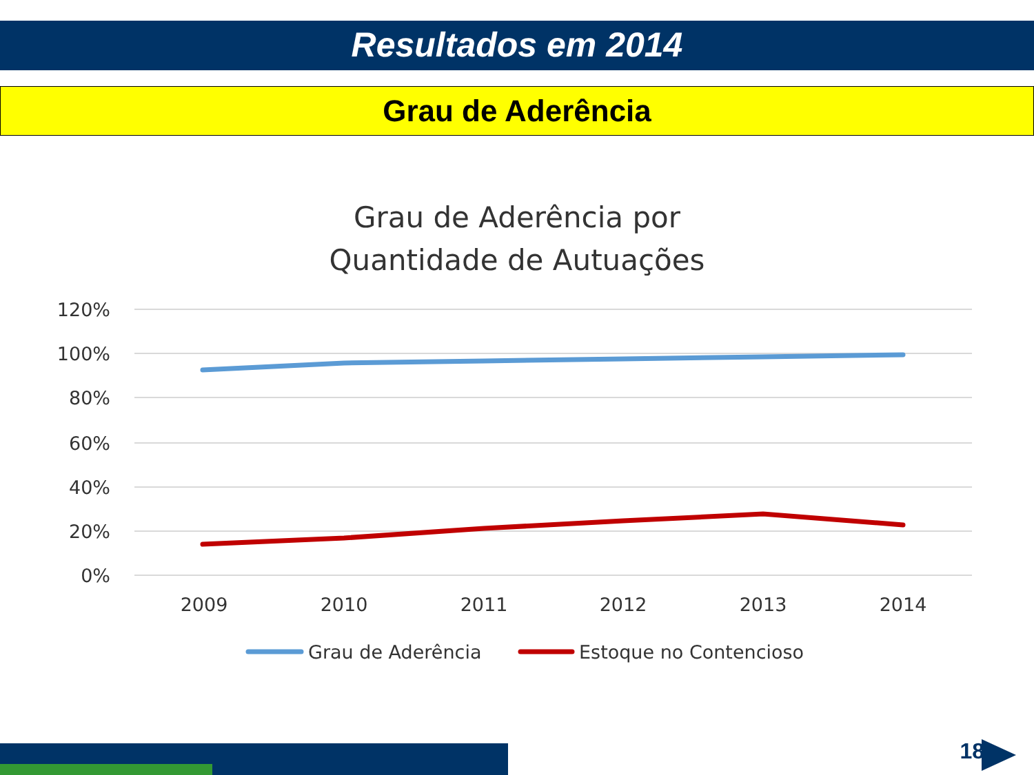Resultados em 2014
Grau de Aderência
Grau de Aderência por
Quantidade de Autuações
120%
100%
80%
60%
40%
20%
0%
2009
2010
2011
2012
2013
2014
Grau de Aderência
Estoque no Contencioso
18